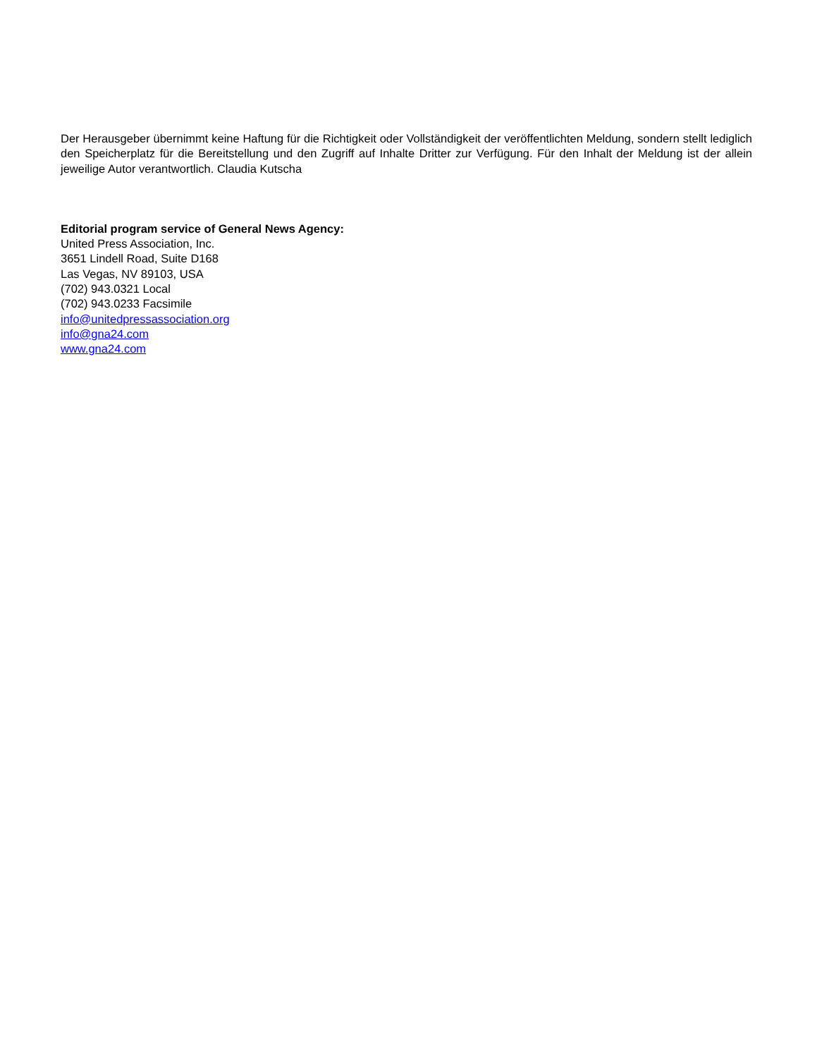Der Herausgeber übernimmt keine Haftung für die Richtigkeit oder Vollständigkeit der veröffentlichten Meldung, sondern stellt lediglich den Speicherplatz für die Bereitstellung und den Zugriff auf Inhalte Dritter zur Verfügung. Für den Inhalt der Meldung ist der allein jeweilige Autor verantwortlich. Claudia Kutscha
Editorial program service of General News Agency:
United Press Association, Inc.
3651 Lindell Road, Suite D168
Las Vegas, NV 89103, USA
(702) 943.0321 Local
(702) 943.0233 Facsimile
info@unitedpressassociation.org
info@gna24.com
www.gna24.com